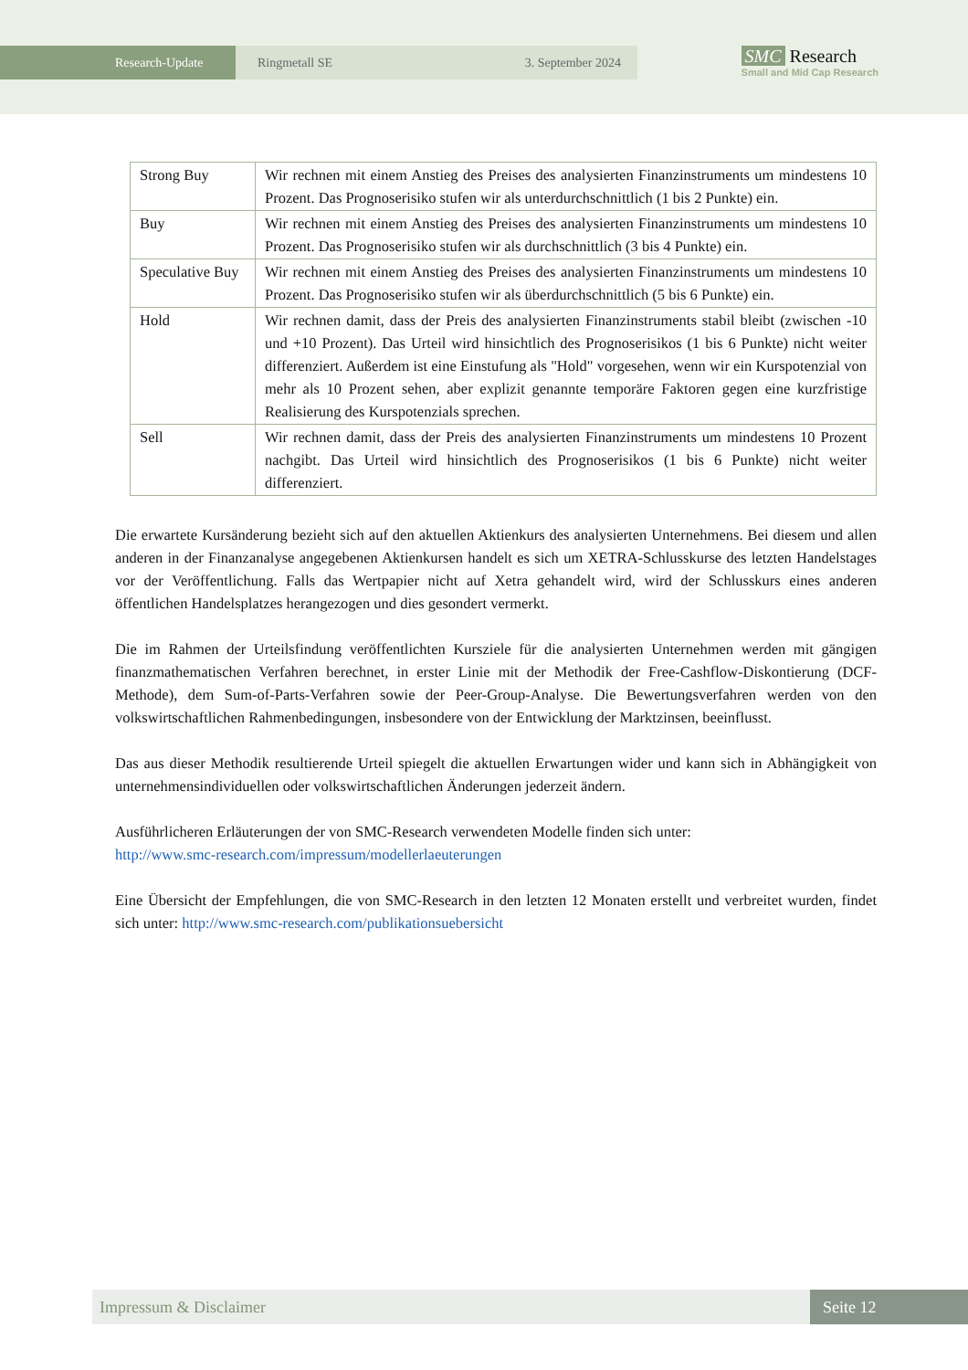Research-Update Ringmetall SE 3. September 2024
SMC Research
Small and Mid Cap Research
| Strong Buy | Wir rechnen mit einem Anstieg des Preises des analysierten Finanzinstruments um mindestens 10 Prozent. Das Prognoserisiko stufen wir als unterdurchschnittlich (1 bis 2 Punkte) ein. |
| Buy | Wir rechnen mit einem Anstieg des Preises des analysierten Finanzinstruments um mindestens 10 Prozent. Das Prognoserisiko stufen wir als durchschnittlich (3 bis 4 Punkte) ein. |
| Speculative Buy | Wir rechnen mit einem Anstieg des Preises des analysierten Finanzinstruments um mindestens 10 Prozent. Das Prognoserisiko stufen wir als überdurchschnittlich (5 bis 6 Punkte) ein. |
| Hold | Wir rechnen damit, dass der Preis des analysierten Finanzinstruments stabil bleibt (zwischen -10 und +10 Prozent). Das Urteil wird hinsichtlich des Prognoserisikos (1 bis 6 Punkte) nicht weiter differenziert. Außerdem ist eine Einstufung als "Hold" vorgesehen, wenn wir ein Kurspotenzial von mehr als 10 Prozent sehen, aber explizit genannte temporäre Faktoren gegen eine kurzfristige Realisierung des Kurspotenzials sprechen. |
| Sell | Wir rechnen damit, dass der Preis des analysierten Finanzinstruments um mindestens 10 Prozent nachgibt. Das Urteil wird hinsichtlich des Prognoserisikos (1 bis 6 Punkte) nicht weiter differenziert. |
Die erwartete Kursänderung bezieht sich auf den aktuellen Aktienkurs des analysierten Unternehmens. Bei diesem und allen anderen in der Finanzanalyse angegebenen Aktienkursen handelt es sich um XETRA-Schlusskurse des letzten Handelstages vor der Veröffentlichung. Falls das Wertpapier nicht auf Xetra gehandelt wird, wird der Schlusskurs eines anderen öffentlichen Handelsplatzes herangezogen und dies gesondert vermerkt.
Die im Rahmen der Urteilsfindung veröffentlichten Kursziele für die analysierten Unternehmen werden mit gängigen finanzmathematischen Verfahren berechnet, in erster Linie mit der Methodik der Free-Cashflow-Diskontierung (DCF-Methode), dem Sum-of-Parts-Verfahren sowie der Peer-Group-Analyse. Die Bewertungsverfahren werden von den volkswirtschaftlichen Rahmenbedingungen, insbesondere von der Entwicklung der Marktzinsen, beeinflusst.
Das aus dieser Methodik resultierende Urteil spiegelt die aktuellen Erwartungen wider und kann sich in Abhängigkeit von unternehmensindividuellen oder volkswirtschaftlichen Änderungen jederzeit ändern.
Ausführlicheren Erläuterungen der von SMC-Research verwendeten Modelle finden sich unter:
http://www.smc-research.com/impressum/modellerlaeuterungen
Eine Übersicht der Empfehlungen, die von SMC-Research in den letzten 12 Monaten erstellt und verbreitet wurden, findet sich unter: http://www.smc-research.com/publikationsuebersicht
Impressum & Disclaimer Seite 12